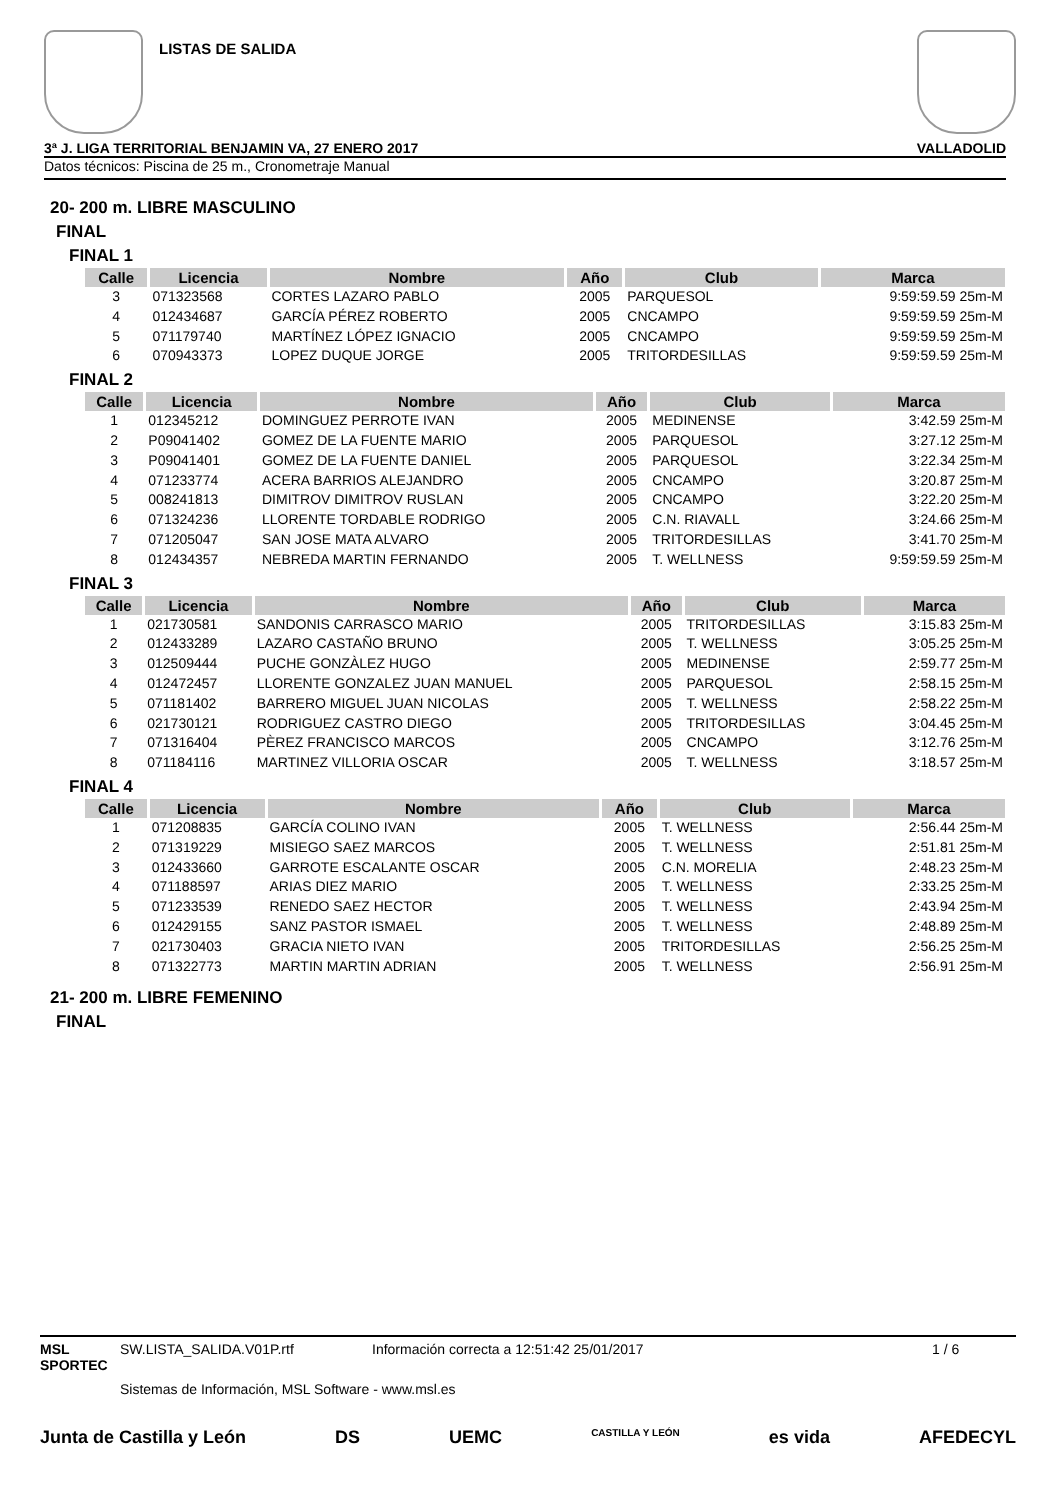LISTAS DE SALIDA
3ª J. LIGA TERRITORIAL BENJAMIN VA, 27 ENERO 2017 VALLADOLID
Datos técnicos: Piscina de 25 m., Cronometraje Manual
20- 200 m. LIBRE MASCULINO
FINAL
FINAL 1
| Calle | Licencia | Nombre | Año | Club | Marca |
| --- | --- | --- | --- | --- | --- |
| 3 | 071323568 | CORTES LAZARO PABLO | 2005 | PARQUESOL | 9:59:59.59 25m-M |
| 4 | 012434687 | GARCÍA PÉREZ ROBERTO | 2005 | CNCAMPO | 9:59:59.59 25m-M |
| 5 | 071179740 | MARTÍNEZ LÓPEZ IGNACIO | 2005 | CNCAMPO | 9:59:59.59 25m-M |
| 6 | 070943373 | LOPEZ DUQUE JORGE | 2005 | TRITORDESILLAS | 9:59:59.59 25m-M |
FINAL 2
| Calle | Licencia | Nombre | Año | Club | Marca |
| --- | --- | --- | --- | --- | --- |
| 1 | 012345212 | DOMINGUEZ PERROTE IVAN | 2005 | MEDINENSE | 3:42.59 25m-M |
| 2 | P09041402 | GOMEZ DE LA FUENTE MARIO | 2005 | PARQUESOL | 3:27.12 25m-M |
| 3 | P09041401 | GOMEZ DE LA FUENTE DANIEL | 2005 | PARQUESOL | 3:22.34 25m-M |
| 4 | 071233774 | ACERA BARRIOS ALEJANDRO | 2005 | CNCAMPO | 3:20.87 25m-M |
| 5 | 008241813 | DIMITROV DIMITROV RUSLAN | 2005 | CNCAMPO | 3:22.20 25m-M |
| 6 | 071324236 | LLORENTE TORDABLE RODRIGO | 2005 | C.N. RIAVALL | 3:24.66 25m-M |
| 7 | 071205047 | SAN JOSE MATA ALVARO | 2005 | TRITORDESILLAS | 3:41.70 25m-M |
| 8 | 012434357 | NEBREDA MARTIN FERNANDO | 2005 | T. WELLNESS | 9:59:59.59 25m-M |
FINAL 3
| Calle | Licencia | Nombre | Año | Club | Marca |
| --- | --- | --- | --- | --- | --- |
| 1 | 021730581 | SANDONIS CARRASCO MARIO | 2005 | TRITORDESILLAS | 3:15.83 25m-M |
| 2 | 012433289 | LAZARO CASTAÑO BRUNO | 2005 | T. WELLNESS | 3:05.25 25m-M |
| 3 | 012509444 | PUCHE GONZÀLEZ HUGO | 2005 | MEDINENSE | 2:59.77 25m-M |
| 4 | 012472457 | LLORENTE GONZALEZ JUAN MANUEL | 2005 | PARQUESOL | 2:58.15 25m-M |
| 5 | 071181402 | BARRERO MIGUEL JUAN NICOLAS | 2005 | T. WELLNESS | 2:58.22 25m-M |
| 6 | 021730121 | RODRIGUEZ CASTRO DIEGO | 2005 | TRITORDESILLAS | 3:04.45 25m-M |
| 7 | 071316404 | PÈREZ FRANCISCO MARCOS | 2005 | CNCAMPO | 3:12.76 25m-M |
| 8 | 071184116 | MARTINEZ VILLORIA OSCAR | 2005 | T. WELLNESS | 3:18.57 25m-M |
FINAL 4
| Calle | Licencia | Nombre | Año | Club | Marca |
| --- | --- | --- | --- | --- | --- |
| 1 | 071208835 | GARCÍA COLINO IVAN | 2005 | T. WELLNESS | 2:56.44 25m-M |
| 2 | 071319229 | MISIEGO SAEZ MARCOS | 2005 | T. WELLNESS | 2:51.81 25m-M |
| 3 | 012433660 | GARROTE ESCALANTE OSCAR | 2005 | C.N. MORELIA | 2:48.23 25m-M |
| 4 | 071188597 | ARIAS DIEZ MARIO | 2005 | T. WELLNESS | 2:33.25 25m-M |
| 5 | 071233539 | RENEDO SAEZ HECTOR | 2005 | T. WELLNESS | 2:43.94 25m-M |
| 6 | 012429155 | SANZ PASTOR ISMAEL | 2005 | T. WELLNESS | 2:48.89 25m-M |
| 7 | 021730403 | GRACIA NIETO IVAN | 2005 | TRITORDESILLAS | 2:56.25 25m-M |
| 8 | 071322773 | MARTIN MARTIN ADRIAN | 2005 | T. WELLNESS | 2:56.91 25m-M |
21- 200 m. LIBRE FEMENINO
FINAL
MSL SPORTEC SW.LISTA_SALIDA.V01P.rtf Información correcta a 12:51:42 25/01/2017 1 / 6
Sistemas de Información, MSL Software - www.msl.es
Junta de Castilla y León DS UEMC CASTILLA Y LEÓN es vida AFEDECYL